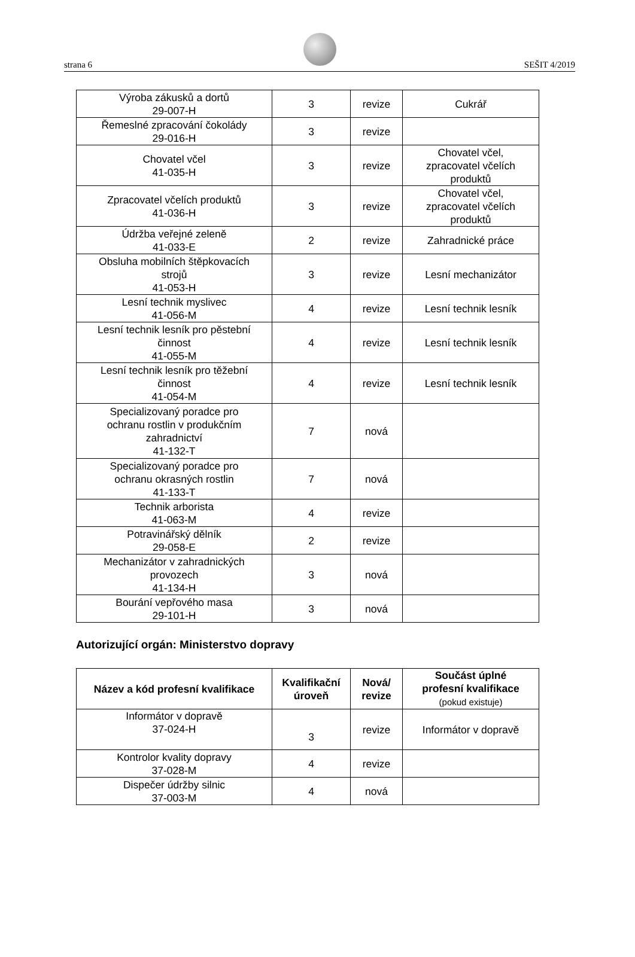strana 6 SEŠIT 4/2019
| Výroba zákusků a dortů 29-007-H | 3 | revize | Cukrář |
| Řemeslné zpracování čokolády 29-016-H | 3 | revize | |
| Chovatel včel 41-035-H | 3 | revize | Chovatel včel, zpracovatel včelích produktů |
| Zpracovatel včelích produktů 41-036-H | 3 | revize | Chovatel včel, zpracovatel včelích produktů |
| Údržba veřejné zeleně 41-033-E | 2 | revize | Zahradnické práce |
| Obsluha mobilních štěpkovacích strojů 41-053-H | 3 | revize | Lesní mechanizátor |
| Lesní technik myslivec 41-056-M | 4 | revize | Lesní technik lesník |
| Lesní technik lesník pro pěstební činnost 41-055-M | 4 | revize | Lesní technik lesník |
| Lesní technik lesník pro těžební činnost 41-054-M | 4 | revize | Lesní technik lesník |
| Specializovaný poradce pro ochranu rostlin v produkčním zahradnictví 41-132-T | 7 | nová | |
| Specializovaný poradce pro ochranu okrasných rostlin 41-133-T | 7 | nová | |
| Technik arborista 41-063-M | 4 | revize | |
| Potravinářský dělník 29-058-E | 2 | revize | |
| Mechanizátor v zahradnických provozech 41-134-H | 3 | nová | |
| Bourání vepřového masa 29-101-H | 3 | nová | |
Autorizující orgán: Ministerstvo dopravy
| Název a kód profesní kvalifikace | Kvalifikační úroveň | Nová/ revize | Součást úplné profesní kvalifikace (pokud existuje) |
| --- | --- | --- | --- |
| Informátor v dopravě 37-024-H | 3 | revize | Informátor v dopravě |
| Kontrolor kvality dopravy 37-028-M | 4 | revize | |
| Dispečer údržby silnic 37-003-M | 4 | nová | |